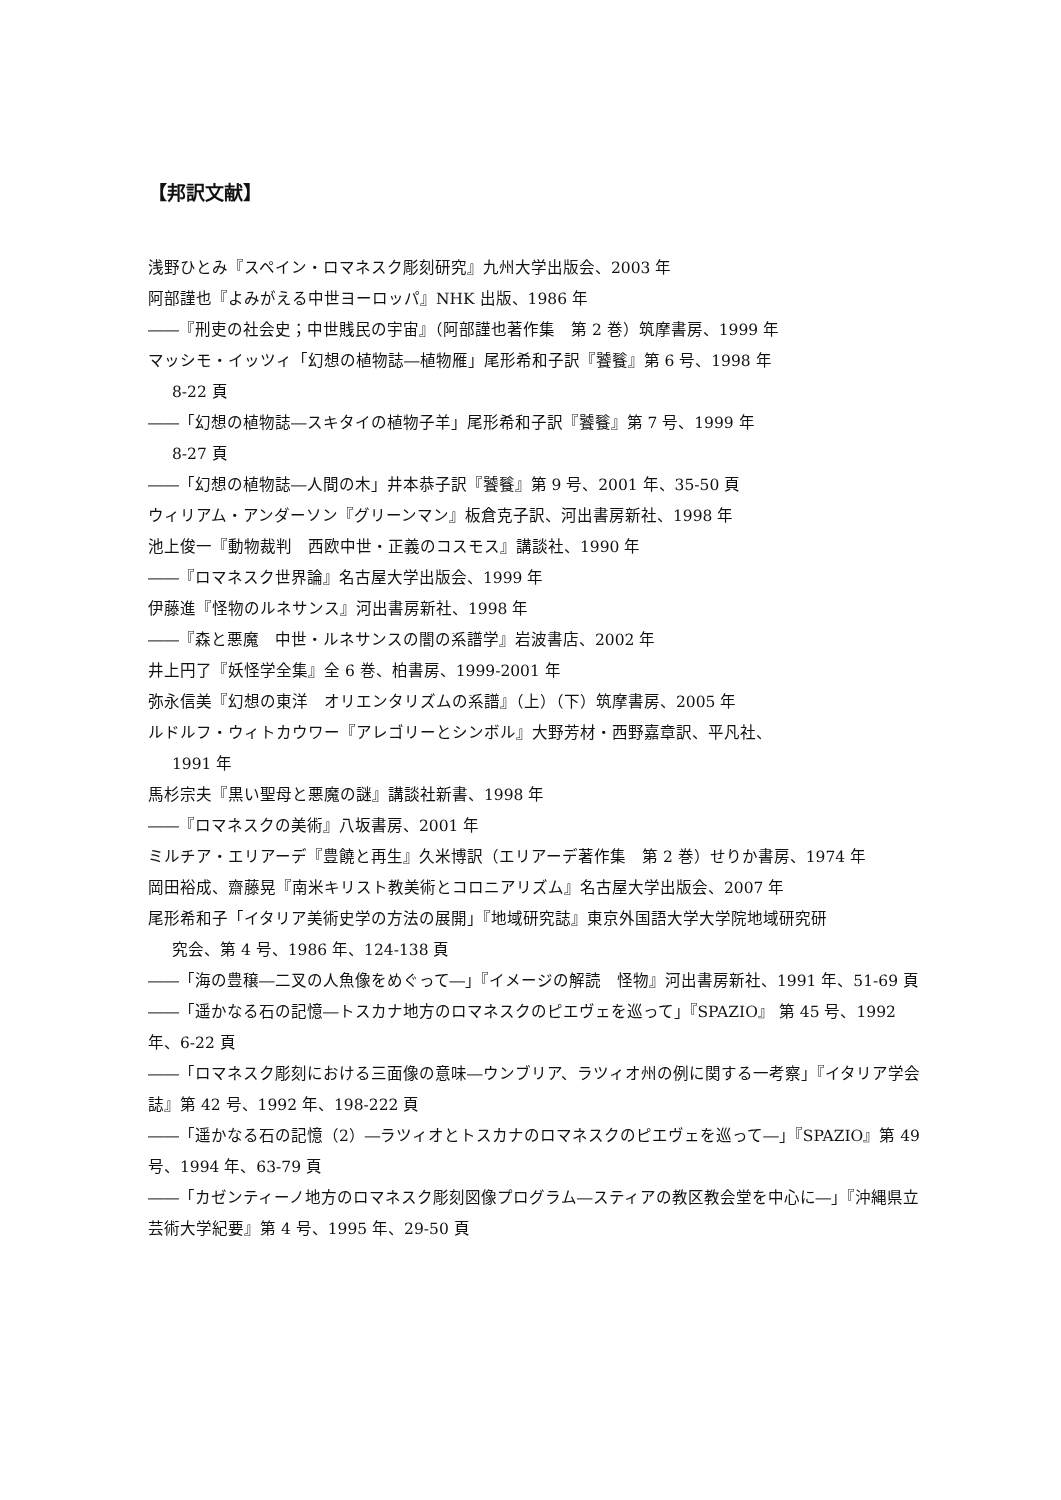【邦訳文献】
浅野ひとみ『スペイン・ロマネスク彫刻研究』九州大学出版会、2003 年
阿部謹也『よみがえる中世ヨーロッパ』NHK 出版、1986 年
――『刑吏の社会史；中世賎民の宇宙』（阿部謹也著作集　第 2 巻）筑摩書房、1999 年
マッシモ・イッツィ「幻想の植物誌―植物雁」尾形希和子訳『饕餮』第 6 号、1998 年
8-22 頁
――「幻想の植物誌―スキタイの植物子羊」尾形希和子訳『饕餮』第 7 号、1999 年
8-27 頁
――「幻想の植物誌―人間の木」井本恭子訳『饕餮』第 9 号、2001 年、35-50 頁
ウィリアム・アンダーソン『グリーンマン』板倉克子訳、河出書房新社、1998 年
池上俊一『動物裁判　西欧中世・正義のコスモス』講談社、1990 年
――『ロマネスク世界論』名古屋大学出版会、1999 年
伊藤進『怪物のルネサンス』河出書房新社、1998 年
――『森と悪魔　中世・ルネサンスの闇の系譜学』岩波書店、2002 年
井上円了『妖怪学全集』全 6 巻、柏書房、1999-2001 年
弥永信美『幻想の東洋　オリエンタリズムの系譜』（上）（下）筑摩書房、2005 年
ルドルフ・ウィトカウワー『アレゴリーとシンボル』大野芳材・西野嘉章訳、平凡社、
1991 年
馬杉宗夫『黒い聖母と悪魔の謎』講談社新書、1998 年
――『ロマネスクの美術』八坂書房、2001 年
ミルチア・エリアーデ『豊饒と再生』久米博訳（エリアーデ著作集　第 2 巻）せりか書房、1974 年
岡田裕成、齋藤晃『南米キリスト教美術とコロニアリズム』名古屋大学出版会、2007 年
尾形希和子「イタリア美術史学の方法の展開」『地域研究誌』東京外国語大学大学院地域研究研
究会、第 4 号、1986 年、124-138 頁
――「海の豊穣―二叉の人魚像をめぐって―」『イメージの解読　怪物』河出書房新社、1991 年、51-69 頁
――「遥かなる石の記憶―トスカナ地方のロマネスクのピエヴェを巡って」『SPAZIO』 第 45 号、1992 年、6-22 頁
――「ロマネスク彫刻における三面像の意味―ウンブリア、ラツィオ州の例に関する一考察」『イタリア学会誌』第 42 号、1992 年、198-222 頁
――「遥かなる石の記憶（2）―ラツィオとトスカナのロマネスクのピエヴェを巡って―」『SPAZIO』第 49 号、1994 年、63-79 頁
――「カゼンティーノ地方のロマネスク彫刻図像プログラム―スティアの教区教会堂を中心に―」『沖縄県立芸術大学紀要』第 4 号、1995 年、29-50 頁